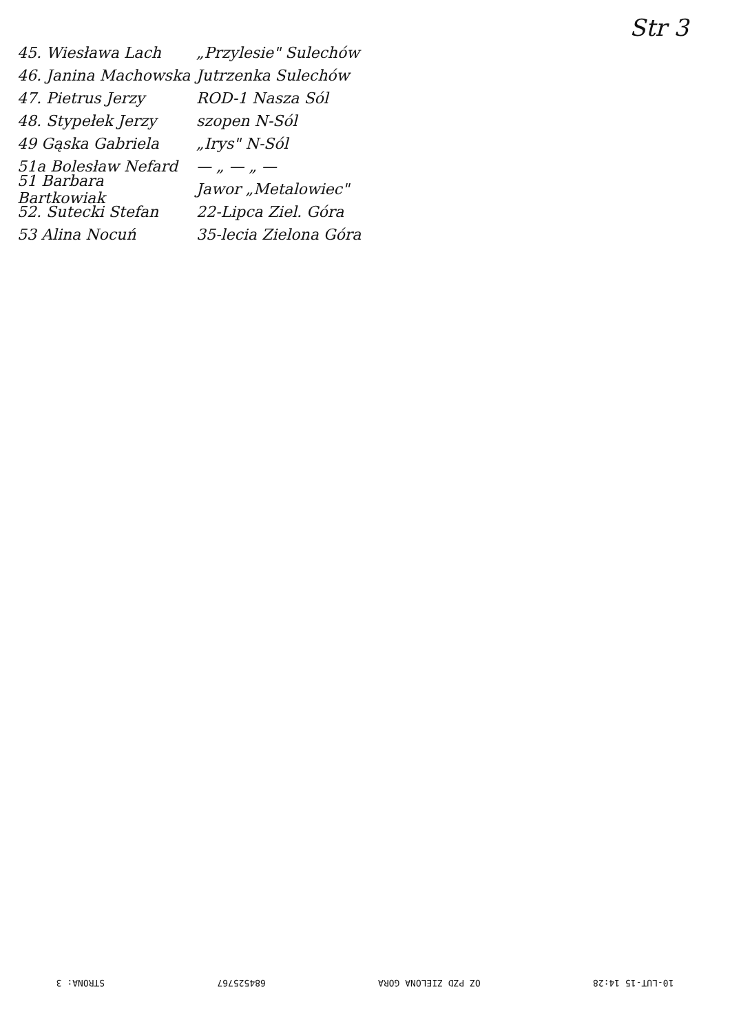Str 3
45. Wiesława Lach „Przylesie" Sulechów
46. Janina Machowska Jutrzenka Sulechów
47. Pietrus Jerzy ROD-1 Nasza Sól
48. Stypełek Jerzy szopen N-Sól
49 Gąska Gabriela „Irys" N-Sól
51a Bolesław Nefard — „ — „ —
51 Barbara Bartkowiak Jawor „Metalowiec"
52. Sutecki Stefan 22-Lipca Ziel. Góra
53 Alina Nocuń 35-lecia Zielona Góra
10-LUT-15 14:28 OZ PZD ZIELONA GORA 684525767 STRONA: 3